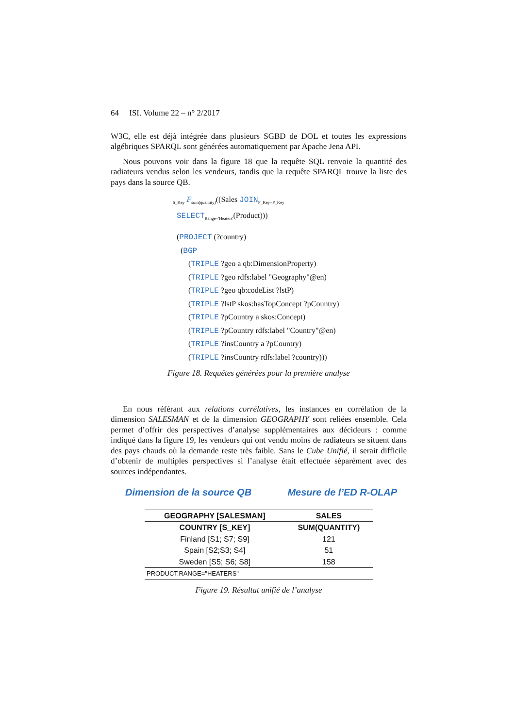64 ISI. Volume 22 – n° 2/2017
W3C, elle est déjà intégrée dans plusieurs SGBD de DOL et toutes les expressions algébriques SPARQL sont générées automatiquement par Apache Jena API.
Nous pouvons voir dans la figure 18 que la requête SQL renvoie la quantité des radiateurs vendus selon les vendeurs, tandis que la requête SPARQL trouve la liste des pays dans la source QB.
<sub>S_Key</sub> F<sub>sum(quantity)</sub>((Sales JOIN<sub>P_Key=P_Key</sub>
SELECT<sub>Range='Heaters'</sub>(Product)))
(PROJECT (?country)
(BGP
(TRIPLE ?geo a qb:DimensionProperty)
(TRIPLE ?geo rdfs:label "Geography"@en)
(TRIPLE ?geo qb:codeList ?lstP)
(TRIPLE ?lstP skos:hasTopConcept ?pCountry)
(TRIPLE ?pCountry a skos:Concept)
(TRIPLE ?pCountry rdfs:label "Country"@en)
(TRIPLE ?insCountry a ?pCountry)
(TRIPLE ?insCountry rdfs:label ?country)))
Figure 18. Requêtes générées pour la première analyse
En nous référant aux relations corrélatives, les instances en corrélation de la dimension SALESMAN et de la dimension GEOGRAPHY sont reliées ensemble. Cela permet d’offrir des perspectives d’analyse supplémentaires aux décideurs : comme indiqué dans la figure 19, les vendeurs qui ont vendu moins de radiateurs se situent dans des pays chauds où la demande reste très faible. Sans le Cube Unifié, il serait difficile d’obtenir de multiples perspectives si l’analyse était effectuée séparément avec des sources indépendantes.
Dimension de la source QB Mesure de l’ED R-OLAP
| GEOGRAPHY [SALESMAN] | SALES |
| --- | --- |
| COUNTRY [S_KEY] | SUM(QUANTITY) |
| Finland [S1; S7; S9] | 121 |
| Spain [S2;S3; S4] | 51 |
| Sweden [S5; S6; S8] | 158 |
| PRODUCT.RANGE="HEATERS" | |
Figure 19. Résultat unifié de l’analyse